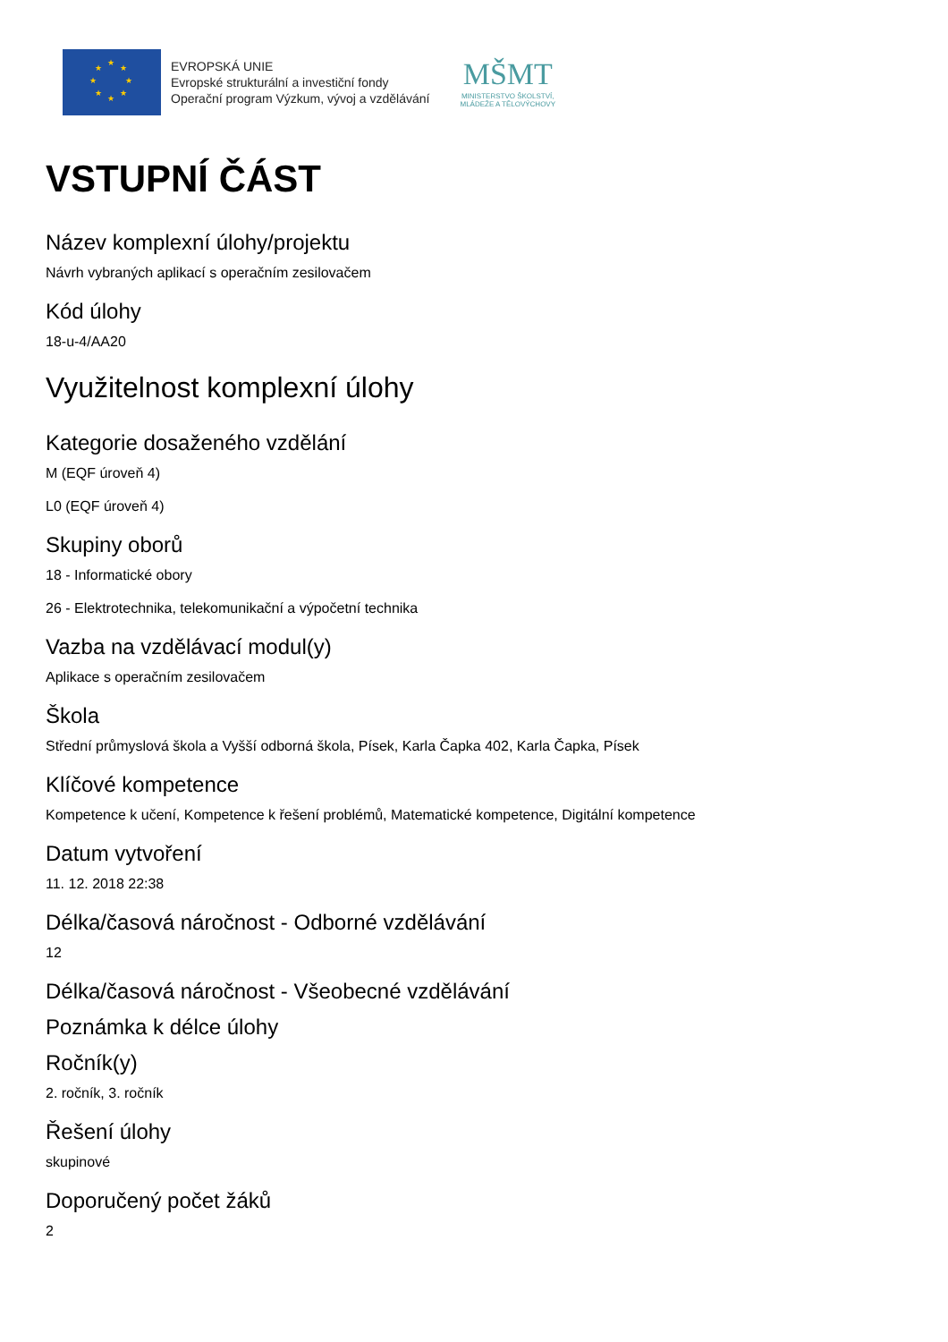★
★
★
★
★
★
★
★
EVROPSKÁ UNIE
Evropské strukturální a investiční fondy
Operační program Výzkum, vývoj a vzdělávání
MŠMT
MINISTERSTVO ŠKOLSTVÍ,
MLÁDEŽE A TĚLOVÝCHOVY
VSTUPNÍ ČÁST
Název komplexní úlohy/projektu
Návrh vybraných aplikací s operačním zesilovačem
Kód úlohy
18-u-4/AA20
Využitelnost komplexní úlohy
Kategorie dosaženého vzdělání
M (EQF úroveň 4)
L0 (EQF úroveň 4)
Skupiny oborů
18 - Informatické obory
26 - Elektrotechnika, telekomunikační a výpočetní technika
Vazba na vzdělávací modul(y)
Aplikace s operačním zesilovačem
Škola
Střední průmyslová škola a Vyšší odborná škola, Písek, Karla Čapka 402, Karla Čapka, Písek
Klíčové kompetence
Kompetence k učení, Kompetence k řešení problémů, Matematické kompetence, Digitální kompetence
Datum vytvoření
11. 12. 2018 22:38
Délka/časová náročnost - Odborné vzdělávání
12
Délka/časová náročnost - Všeobecné vzdělávání
Poznámka k délce úlohy
Ročník(y)
2. ročník, 3. ročník
Řešení úlohy
skupinové
Doporučený počet žáků
2